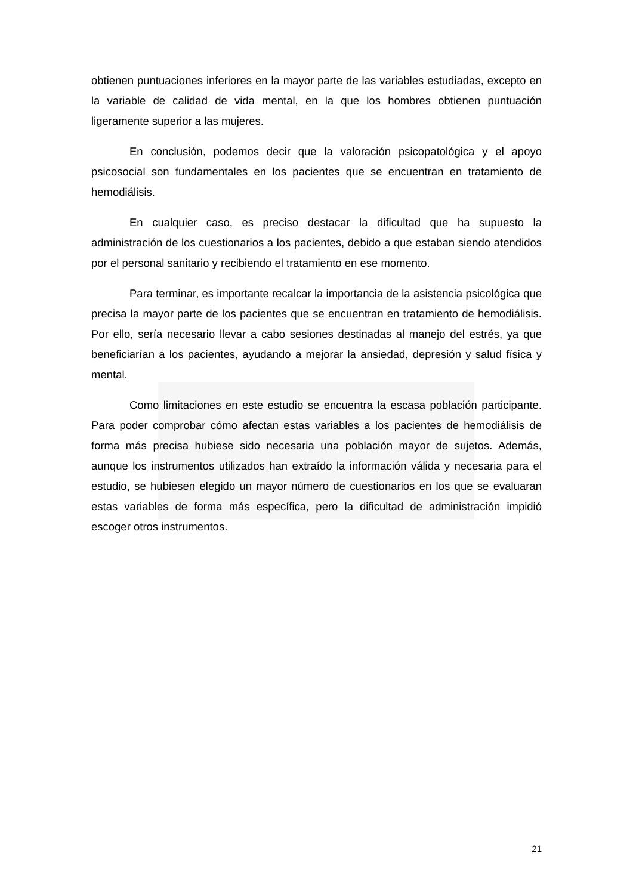obtienen puntuaciones inferiores en la mayor parte de las variables estudiadas, excepto en la variable de calidad de vida mental, en la que los hombres obtienen puntuación ligeramente superior a las mujeres.
En conclusión, podemos decir que la valoración psicopatológica y el apoyo psicosocial son fundamentales en los pacientes que se encuentran en tratamiento de hemodiálisis.
En cualquier caso, es preciso destacar la dificultad que ha supuesto la administración de los cuestionarios a los pacientes, debido a que estaban siendo atendidos por el personal sanitario y recibiendo el tratamiento en ese momento.
Para terminar, es importante recalcar la importancia de la asistencia psicológica que precisa la mayor parte de los pacientes que se encuentran en tratamiento de hemodiálisis. Por ello, sería necesario llevar a cabo sesiones destinadas al manejo del estrés, ya que beneficiarían a los pacientes, ayudando a mejorar la ansiedad, depresión y salud física y mental.
Como limitaciones en este estudio se encuentra la escasa población participante. Para poder comprobar cómo afectan estas variables a los pacientes de hemodiálisis de forma más precisa hubiese sido necesaria una población mayor de sujetos. Además, aunque los instrumentos utilizados han extraído la información válida y necesaria para el estudio, se hubiesen elegido un mayor número de cuestionarios en los que se evaluaran estas variables de forma más específica, pero la dificultad de administración impidió escoger otros instrumentos.
21